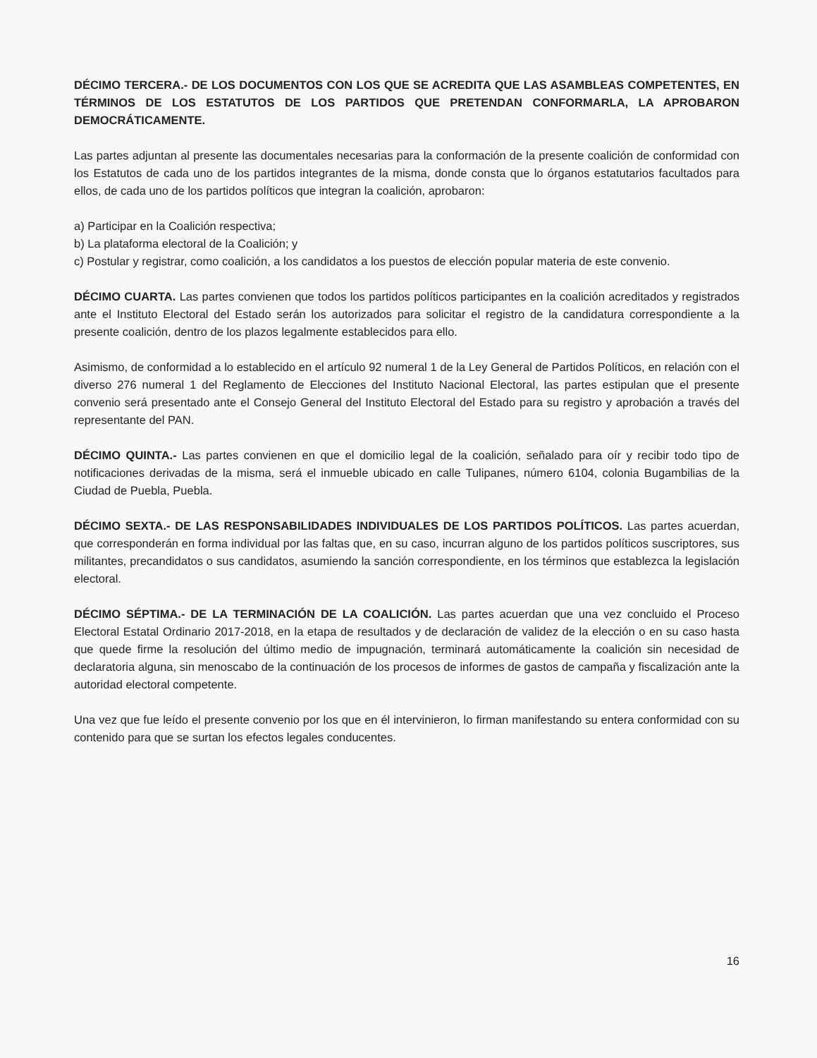DÉCIMO TERCERA.- DE LOS DOCUMENTOS CON LOS QUE SE ACREDITA QUE LAS ASAMBLEAS COMPETENTES, EN TÉRMINOS DE LOS ESTATUTOS DE LOS PARTIDOS QUE PRETENDAN CONFORMARLA, LA APROBARON DEMOCRÁTICAMENTE.
Las partes adjuntan al presente las documentales necesarias para la conformación de la presente coalición de conformidad con los Estatutos de cada uno de los partidos integrantes de la misma, donde consta que lo órganos estatutarios facultados para ellos, de cada uno de los partidos políticos que integran la coalición, aprobaron:
a) Participar en la Coalición respectiva;
b) La plataforma electoral de la Coalición; y
c) Postular y registrar, como coalición, a los candidatos a los puestos de elección popular materia de este convenio.
DÉCIMO CUARTA. Las partes convienen que todos los partidos políticos participantes en la coalición acreditados y registrados ante el Instituto Electoral del Estado serán los autorizados para solicitar el registro de la candidatura correspondiente a la presente coalición, dentro de los plazos legalmente establecidos para ello.
Asimismo, de conformidad a lo establecido en el artículo 92 numeral 1 de la Ley General de Partidos Políticos, en relación con el diverso 276 numeral 1 del Reglamento de Elecciones del Instituto Nacional Electoral, las partes estipulan que el presente convenio será presentado ante el Consejo General del Instituto Electoral del Estado para su registro y aprobación a través del representante del PAN.
DÉCIMO QUINTA.- Las partes convienen en que el domicilio legal de la coalición, señalado para oír y recibir todo tipo de notificaciones derivadas de la misma, será el inmueble ubicado en calle Tulipanes, número 6104, colonia Bugambilias de la Ciudad de Puebla, Puebla.
DÉCIMO SEXTA.- DE LAS RESPONSABILIDADES INDIVIDUALES DE LOS PARTIDOS POLÍTICOS. Las partes acuerdan, que corresponderán en forma individual por las faltas que, en su caso, incurran alguno de los partidos políticos suscriptores, sus militantes, precandidatos o sus candidatos, asumiendo la sanción correspondiente, en los términos que establezca la legislación electoral.
DÉCIMO SÉPTIMA.- DE LA TERMINACIÓN DE LA COALICIÓN. Las partes acuerdan que una vez concluido el Proceso Electoral Estatal Ordinario 2017-2018, en la etapa de resultados y de declaración de validez de la elección o en su caso hasta que quede firme la resolución del último medio de impugnación, terminará automáticamente la coalición sin necesidad de declaratoria alguna, sin menoscabo de la continuación de los procesos de informes de gastos de campaña y fiscalización ante la autoridad electoral competente.
Una vez que fue leído el presente convenio por los que en él intervinieron, lo firman manifestando su entera conformidad con su contenido para que se surtan los efectos legales conducentes.
16